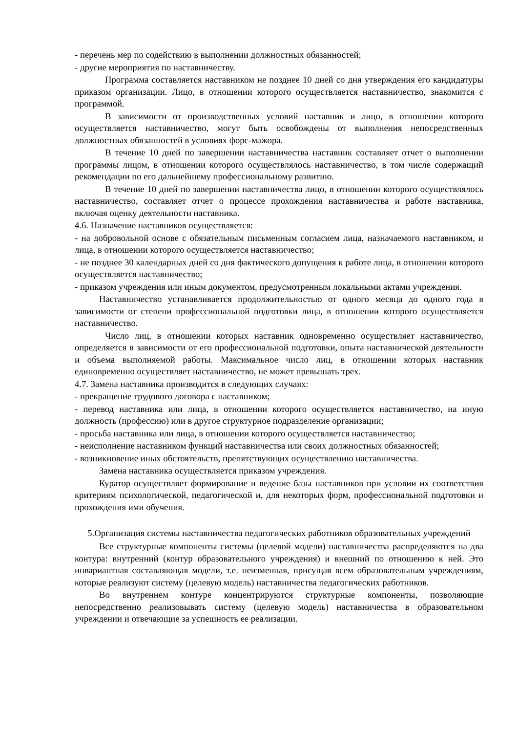- перечень мер по содействию в выполнении должностных обязанностей;
- другие мероприятия по наставничеству.
Программа составляется наставником не позднее 10 дней со дня утверждения его кандидатуры приказом организации. Лицо, в отношении которого осуществляется наставничество, знакомится с программой.
В зависимости от производственных условий наставник и лицо, в отношении которого осуществляется наставничество, могут быть освобождены от выполнения непосредственных должностных обязанностей в условиях форс-мажора.
В течение 10 дней по завершении наставничества наставник составляет отчет о выполнении программы лицом, в отношении которого осуществлялось наставничество, в том числе содержащий рекомендации по его дальнейшему профессиональному развитию.
В течение 10 дней по завершении наставничества лицо, в отношении которого осуществлялось наставничество, составляет отчет о процессе прохождения наставничества и работе наставника, включая оценку деятельности наставника.
4.6. Назначение наставников осуществляется:
- на добровольной основе с обязательным письменным согласием лица, назначаемого наставником, и лица, в отношении которого осуществляется наставничество;
- не позднее 30 календарных дней со дня фактического допущения к работе лица, в отношении которого осуществляется наставничество;
- приказом учреждения или иным документом, предусмотренным локальными актами учреждения.
Наставничество устанавливается продолжительностью от одного месяца до одного года в зависимости от степени профессиональной подготовки лица, в отношении которого осуществляется наставничество.
Число лиц, в отношении которых наставник одновременно осуществляет наставничество, определяется в зависимости от его профессиональной подготовки, опыта наставнической деятельности и объема выполняемой работы. Максимальное число лиц, в отношении которых наставник единовременно осуществляет наставничество, не может превышать трех.
4.7. Замена наставника производится в следующих случаях:
- прекращение трудового договора с наставником;
- перевод наставника или лица, в отношении которого осуществляется наставничество, на иную должность (профессию) или в другое структурное подразделение организации;
- просьба наставника или лица, в отношении которого осуществляется наставничество;
- неисполнение наставником функций наставничества или своих должностных обязанностей;
- возникновение иных обстоятельств, препятствующих осуществлению наставничества.
Замена наставника осуществляется приказом учреждения.
Куратор осуществляет формирование и ведение базы наставников при условии их соответствия критериям психологической, педагогической и, для некоторых форм, профессиональной подготовки и прохождения ими обучения.
5.Организация системы наставничества педагогических работников образовательных учреждений
Все структурные компоненты системы (целевой модели) наставничества распределяются на два контура: внутренний (контур образовательного учреждения) и внешний по отношению к ней. Это инвариантная составляющая модели, т.е. неизменная, присущая всем образовательным учреждениям, которые реализуют систему (целевую модель) наставничества педагогических работников.
Во внутреннем контуре концентрируются структурные компоненты, позволяющие непосредственно реализовывать систему (целевую модель) наставничества в образовательном учреждении и отвечающие за успешность ее реализации.